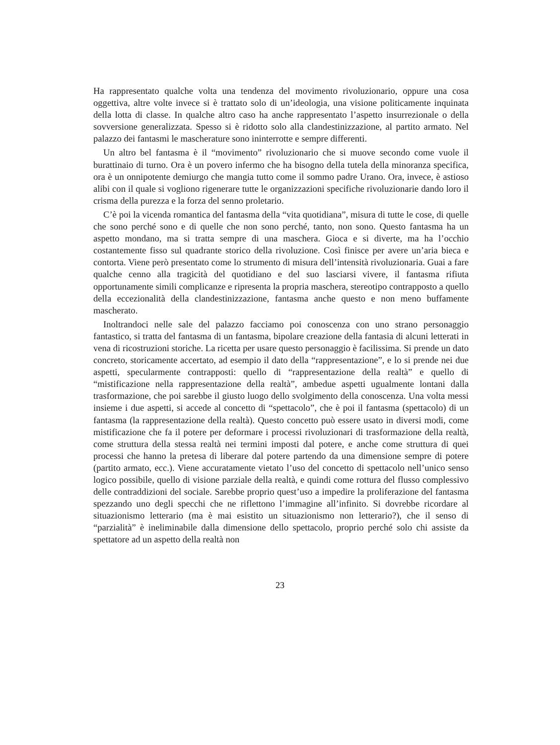Ha rappresentato qualche volta una tendenza del movimento rivoluzionario, oppure una cosa oggettiva, altre volte invece si è trattato solo di un’ideologia, una visione politicamente inquinata della lotta di classe. In qualche altro caso ha anche rappresentato l’aspetto insurrezionale o della sovversione generalizzata. Spesso si è ridotto solo alla clandestinizzazione, al partito armato. Nel palazzo dei fantasmi le mascherature sono ininterrotte e sempre differenti.
Un altro bel fantasma è il “movimento” rivoluzionario che si muove secondo come vuole il burattinaio di turno. Ora è un povero infermo che ha bisogno della tutela della minoranza specifica, ora è un onnipotente demiurgo che mangia tutto come il sommo padre Urano. Ora, invece, è astioso alibi con il quale si vogliono rigenerare tutte le organizzazioni specifiche rivoluzionarie dando loro il crisma della purezza e la forza del senno proletario.
C’è poi la vicenda romantica del fantasma della “vita quotidiana”, misura di tutte le cose, di quelle che sono perché sono e di quelle che non sono perché, tanto, non sono. Questo fantasma ha un aspetto mondano, ma si tratta sempre di una maschera. Gioca e si diverte, ma ha l’occhio costantemente fisso sul quadrante storico della rivoluzione. Così finisce per avere un’aria bieca e contorta. Viene però presentato come lo strumento di misura dell’intensità rivoluzionaria. Guai a fare qualche cenno alla tragicità del quotidiano e del suo lasciarsi vivere, il fantasma rifiuta opportunamente simili complicanze e ripresenta la propria maschera, stereotipo contrapposto a quello della eccezionalità della clandestinizzazione, fantasma anche questo e non meno buffamente mascherato.
Inoltrandoci nelle sale del palazzo facciamo poi conoscenza con uno strano personaggio fantastico, si tratta del fantasma di un fantasma, bipolare creazione della fantasia di alcuni letterati in vena di ricostruzioni storiche. La ricetta per usare questo personaggio è facilissima. Si prende un dato concreto, storicamente accertato, ad esempio il dato della “rappresentazione”, e lo si prende nei due aspetti, specularmente contrapposti: quello di “rappresentazione della realtà” e quello di “mistificazione nella rappresentazione della realtà”, ambedue aspetti ugualmente lontani dalla trasformazione, che poi sarebbe il giusto luogo dello svolgimento della conoscenza. Una volta messi insieme i due aspetti, si accede al concetto di “spettacolo”, che è poi il fantasma (spettacolo) di un fantasma (la rappresentazione della realtà). Questo concetto può essere usato in diversi modi, come mistificazione che fa il potere per deformare i processi rivoluzionari di trasformazione della realtà, come struttura della stessa realtà nei termini imposti dal potere, e anche come struttura di quei processi che hanno la pretesa di liberare dal potere partendo da una dimensione sempre di potere (partito armato, ecc.). Viene accuratamente vietato l’uso del concetto di spettacolo nell’unico senso logico possibile, quello di visione parziale della realtà, e quindi come rottura del flusso complessivo delle contraddizioni del sociale. Sarebbe proprio quest’uso a impedire la proliferazione del fantasma spezzando uno degli specchi che ne riflettono l’immagine all’infinito. Si dovrebbe ricordare al situazionismo letterario (ma è mai esistito un situazionismo non letterario?), che il senso di “parzialità” è ineliminabile dalla dimensione dello spettacolo, proprio perché solo chi assiste da spettatore ad un aspetto della realtà non
23